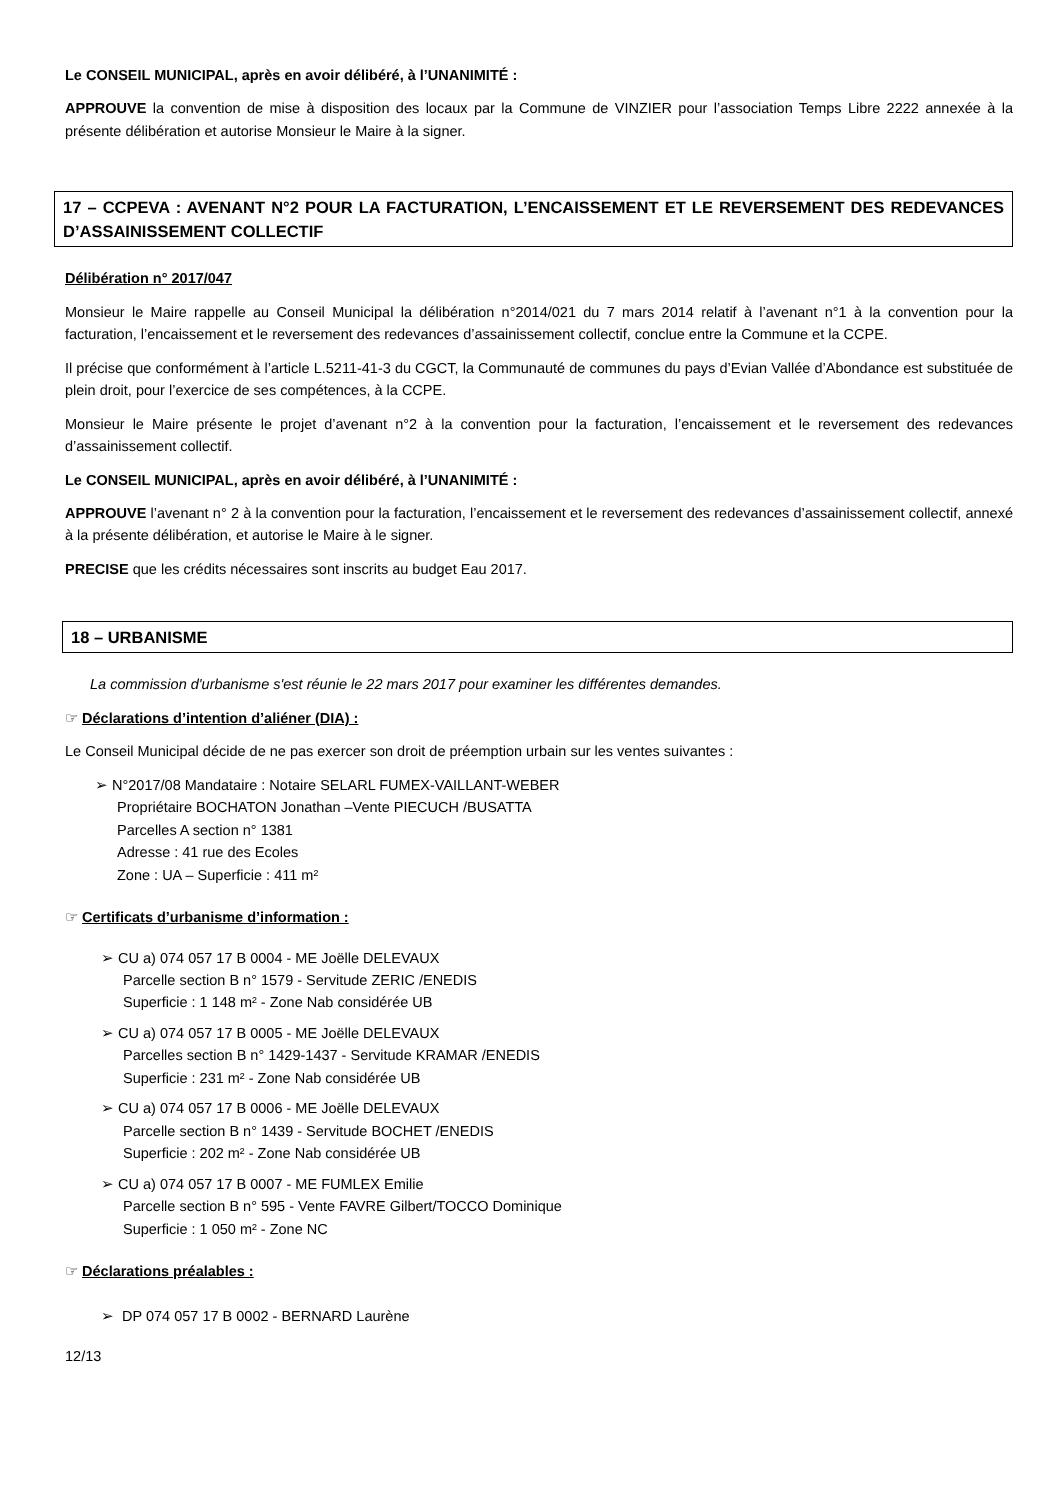Le CONSEIL MUNICIPAL, après en avoir délibéré, à l’UNANIMITÉ :
APPROUVE la convention de mise à disposition des locaux par la Commune de VINZIER pour l’association Temps Libre 2222 annexée à la présente délibération et autorise Monsieur le Maire à la signer.
17 – CCPEVA : AVENANT N°2 POUR LA FACTURATION, L’ENCAISSEMENT ET LE REVERSEMENT DES REDEVANCES D’ASSAINISSEMENT COLLECTIF
Délibération n° 2017/047
Monsieur le Maire rappelle au Conseil Municipal la délibération n°2014/021 du 7 mars 2014 relatif à l’avenant n°1 à la convention pour la facturation, l’encaissement et le reversement des redevances d’assainissement collectif, conclue entre la Commune et la CCPE.
Il précise que conformément à l’article L.5211-41-3 du CGCT, la Communauté de communes du pays d’Evian Vallée d’Abondance est substituée de plein droit, pour l’exercice de ses compétences, à la CCPE.
Monsieur le Maire présente le projet d’avenant n°2 à la convention pour la facturation, l’encaissement et le reversement des redevances d’assainissement collectif.
Le CONSEIL MUNICIPAL, après en avoir délibéré, à l’UNANIMITÉ :
APPROUVE l’avenant n° 2 à la convention pour la facturation, l’encaissement et le reversement des redevances d’assainissement collectif, annexé à la présente délibération, et autorise le Maire à le signer.
PRECISE que les crédits nécessaires sont inscrits au budget Eau 2017.
18 – URBANISME
La commission d'urbanisme s'est réunie le 22 mars 2017 pour examiner les différentes demandes.
☞ Déclarations d’intention d’aliéner (DIA) :
Le Conseil Municipal décide de ne pas exercer son droit de préemption urbain sur les ventes suivantes :
➢ N°2017/08 Mandataire : Notaire SELARL FUMEX-VAILLANT-WEBER
Propriétaire BOCHATON Jonathan –Vente PIECUCH /BUSATTA
Parcelles A section n° 1381
Adresse : 41 rue des Ecoles
Zone : UA – Superficie : 411 m²
☞ Certificats d’urbanisme d’information :
➢ CU a) 074 057 17 B 0004 - ME Joëlle DELEVAUX
Parcelle section B n° 1579 - Servitude ZERIC /ENEDIS
Superficie : 1 148 m² - Zone Nab considérée UB
➢ CU a) 074 057 17 B 0005 - ME Joëlle DELEVAUX
Parcelles section B n° 1429-1437 - Servitude KRAMAR /ENEDIS
Superficie : 231 m² - Zone Nab considérée UB
➢ CU a) 074 057 17 B 0006 - ME Joëlle DELEVAUX
Parcelle section B n° 1439 - Servitude BOCHET /ENEDIS
Superficie : 202 m² - Zone Nab considérée UB
➢ CU a) 074 057 17 B 0007 - ME FUMLEX Emilie
Parcelle section B n° 595 - Vente FAVRE Gilbert/TOCCO Dominique
Superficie : 1 050 m² - Zone NC
☞ Déclarations préalables :
➢ DP 074 057 17 B 0002 - BERNARD Laurène
12/13